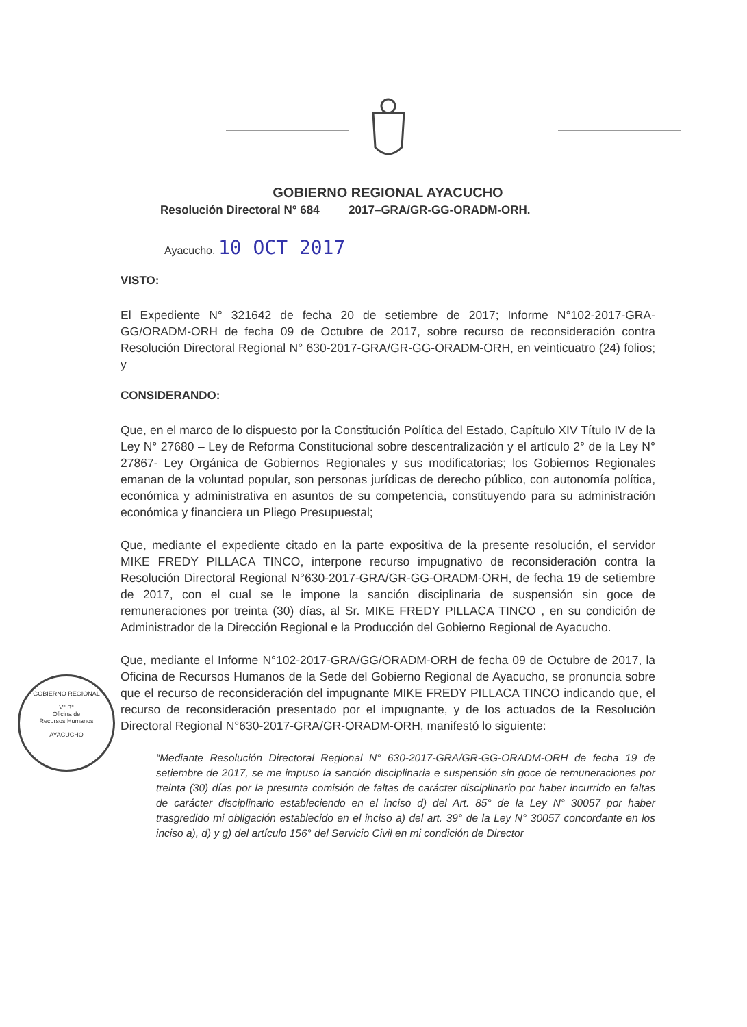GOBIERNO REGIONAL
V° B°
Oficina de
Recursos Humanos
AYACUCHO
GOBIERNO REGIONAL AYACUCHO
Resolución Directoral N° 684 2017–GRA/GR-GG-ORADM-ORH.
Ayacucho, 10 OCT 2017
VISTO:
El Expediente N° 321642 de fecha 20 de setiembre de 2017; Informe N°102-2017-GRA-GG/ORADM-ORH de fecha 09 de Octubre de 2017, sobre recurso de reconsideración contra Resolución Directoral Regional N° 630-2017-GRA/GR-GG-ORADM-ORH, en veinticuatro (24) folios; y
CONSIDERANDO:
Que, en el marco de lo dispuesto por la Constitución Política del Estado, Capítulo XIV Título IV de la Ley N° 27680 – Ley de Reforma Constitucional sobre descentralización y el artículo 2° de la Ley N° 27867- Ley Orgánica de Gobiernos Regionales y sus modificatorias; los Gobiernos Regionales emanan de la voluntad popular, son personas jurídicas de derecho público, con autonomía política, económica y administrativa en asuntos de su competencia, constituyendo para su administración económica y financiera un Pliego Presupuestal;
Que, mediante el expediente citado en la parte expositiva de la presente resolución, el servidor MIKE FREDY PILLACA TINCO, interpone recurso impugnativo de reconsideración contra la Resolución Directoral Regional N°630-2017-GRA/GR-GG-ORADM-ORH, de fecha 19 de setiembre de 2017, con el cual se le impone la sanción disciplinaria de suspensión sin goce de remuneraciones por treinta (30) días, al Sr. MIKE FREDY PILLACA TINCO , en su condición de Administrador de la Dirección Regional e la Producción del Gobierno Regional de Ayacucho.
Que, mediante el Informe N°102-2017-GRA/GG/ORADM-ORH de fecha 09 de Octubre de 2017, la Oficina de Recursos Humanos de la Sede del Gobierno Regional de Ayacucho, se pronuncia sobre que el recurso de reconsideración del impugnante MIKE FREDY PILLACA TINCO indicando que, el recurso de reconsideración presentado por el impugnante, y de los actuados de la Resolución Directoral Regional N°630-2017-GRA/GR-ORADM-ORH, manifestó lo siguiente:
“Mediante Resolución Directoral Regional N° 630-2017-GRA/GR-GG-ORADM-ORH de fecha 19 de setiembre de 2017, se me impuso la sanción disciplinaria e suspensión sin goce de remuneraciones por treinta (30) días por la presunta comisión de faltas de carácter disciplinario por haber incurrido en faltas de carácter disciplinario estableciendo en el inciso d) del Art. 85° de la Ley N° 30057 por haber trasgredido mi obligación establecido en el inciso a) del art. 39° de la Ley N° 30057 concordante en los inciso a), d) y g) del artículo 156° del Servicio Civil en mi condición de Director